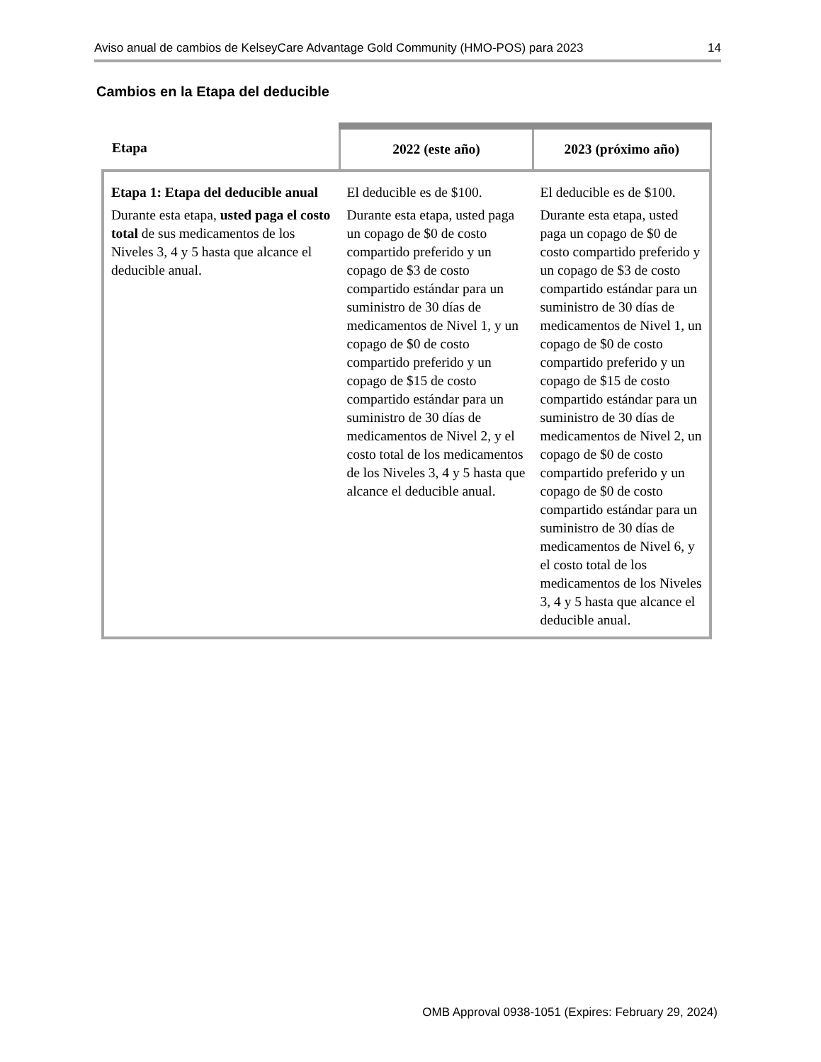Aviso anual de cambios de KelseyCare Advantage Gold Community (HMO-POS) para 2023 14
Cambios en la Etapa del deducible
| Etapa | 2022 (este año) | 2023 (próximo año) |
| --- | --- | --- |
| Etapa 1: Etapa del deducible anual Durante esta etapa, usted paga el costo total de sus medicamentos de los Niveles 3, 4 y 5 hasta que alcance el deducible anual. | El deducible es de $100. Durante esta etapa, usted paga un copago de $0 de costo compartido preferido y un copago de $3 de costo compartido estándar para un suministro de 30 días de medicamentos de Nivel 1, y un copago de $0 de costo compartido preferido y un copago de $15 de costo compartido estándar para un suministro de 30 días de medicamentos de Nivel 2, y el costo total de los medicamentos de los Niveles 3, 4 y 5 hasta que alcance el deducible anual. | El deducible es de $100. Durante esta etapa, usted paga un copago de $0 de costo compartido preferido y un copago de $3 de costo compartido estándar para un suministro de 30 días de medicamentos de Nivel 1, un copago de $0 de costo compartido preferido y un copago de $15 de costo compartido estándar para un suministro de 30 días de medicamentos de Nivel 2, un copago de $0 de costo compartido preferido y un copago de $0 de costo compartido estándar para un suministro de 30 días de medicamentos de Nivel 6, y el costo total de los medicamentos de los Niveles 3, 4 y 5 hasta que alcance el deducible anual. |
OMB Approval 0938-1051 (Expires: February 29, 2024)